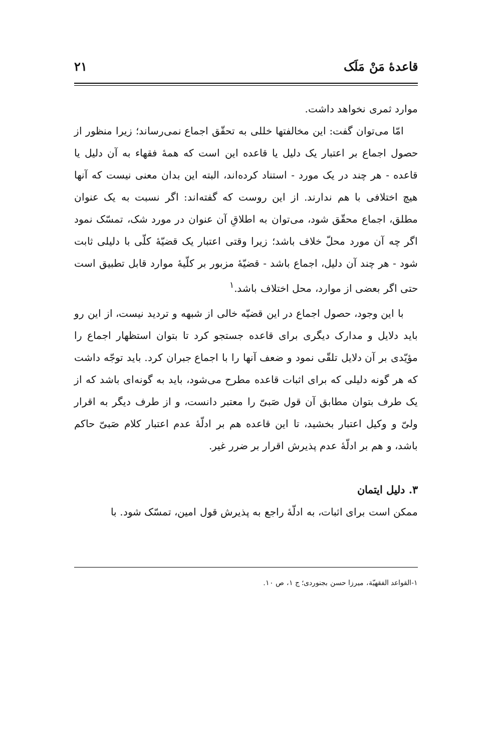قاعدهٔ مَنْ مَلَک ۲۱
موارد ثمری نخواهد داشت.
امّا می‌توان گفت: این مخالفتها خللی به تحقّق اجماع نمی‌رساند؛ زیرا منظور از حصول اجماع بر اعتبار یک دلیل یا قاعده این است که همهٔ فقهاء به آن دلیل یا قاعده - هر چند در یک مورد - استناد کرده‌اند، البته این بدان معنی نیست که آنها هیچ اختلافی با هم ندارند. از این روست که گفته‌اند: اگر نسبت به یک عنوان مطلق، اجماع محقّق شود، می‌توان به اطلاقِ آن عنوان در مورد شک، تمسّک نمود اگر چه آن مورد محلّ خلاف باشد؛ زیرا وقتی اعتبار یک قضیّهٔ کلّی با دلیلی ثابت شود - هر چند آن دلیل، اجماع باشد - قضیّهٔ مزبور بر کلّیهٔ موارد قابل تطبیق است حتی اگر بعضی از موارد، محل اختلاف باشد.<sup>۱</sup>
با این وجود، حصول اجماع در این قضیّه خالی از شبهه و تردید نیست، از این رو باید دلایل و مدارک دیگری برای قاعده جستجو کرد تا بتوان استظهار اجماع را مؤیّدی بر آن دلایل تلقّی نمود و ضعف آنها را با اجماع جبران کرد. باید توجّه داشت که هر گونه دلیلی که برای اثبات قاعده مطرح می‌شود، باید به گونه‌ای باشد که از یک طرف بتوان مطابق آن قول صَبیّ را معتبر دانست، و از طرف دیگر به اقرار ولیّ و وکیل اعتبار بخشید، تا این قاعده هم بر ادلّهٔ عدم اعتبار کلام صَبیّ حاکم باشد، و هم بر ادلّهٔ عدم پذیرش اقرار بر ضرر غیر.
۳. دلیل ایتمان
ممکن است برای اثبات، به ادلّهٔ راجع به پذیرش قول امین، تمسّک شود. با
۱-القواعد الفقهیّة، میرزا حسن بجنوردی؛ ج ۱، ص ۱۰.